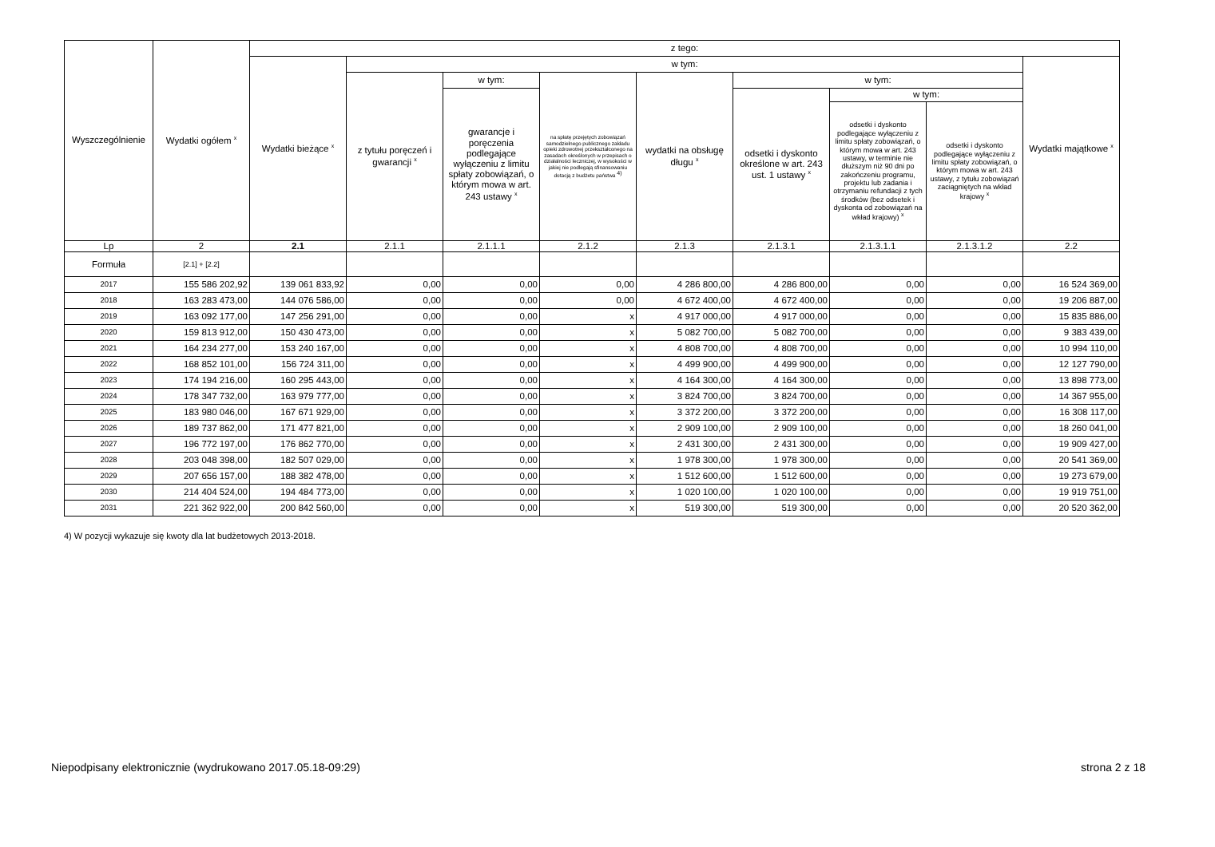| Wyszczególnienie | Wydatki ogółem <sup>x</sup> | z tego: | | | | | | | | |
| --- | --- | --- | --- | --- | --- | --- | --- | --- | --- | --- |
| | | Wydatki bieżące <sup>x</sup> | w tym: | | | | | | | Wydatki majątkowe <sup>x</sup> |
| | | | z tytułu poręczeń i gwarancji <sup>x</sup> | w tym: | na spłatę przejętych zobowiązań samodzielnego publicznego zakładu opieki zdrowotnej przekształconego na zasadach określonych w przepisach o działalności leczniczej, w wysokości w jakiej nie podlegają sfinansowaniu dotacją z budżetu państwa <sup>4)</sup> | wydatki na obsługę długu <sup>x</sup> | w tym: | | | |
| | | | | gwarancje i poręczenia podlegające wyłączeniu z limitu spłaty zobowiązań, o którym mowa w art. 243 ustawy <sup>x</sup> | | | odsetki i dyskonto określone w art. 243 ust. 1 ustawy <sup>x</sup> | w tym: | | |
| | | | | | | | | odsetki i dyskonto podlegające wyłączeniu z limitu spłaty zobowiązań, o którym mowa w art. 243 ustawy, w terminie nie dłuższym niż 90 dni po zakończeniu programu, projektu lub zadania i otrzymaniu refundacji z tych środków (bez odsetek i dyskonta od zobowiązań na wkład krajowy) <sup>x</sup> | odsetki i dyskonto podlegające wyłączeniu z limitu spłaty zobowiązań, o którym mowa w art. 243 ustawy, z tytułu zobowiązań zaciągniętych na wkład krajowy <sup>x</sup> | |
| Lp | 2 | 2.1 | 2.1.1 | 2.1.1.1 | 2.1.2 | 2.1.3 | 2.1.3.1 | 2.1.3.1.1 | 2.1.3.1.2 | 2.2 |
| Formuła | [2.1] + [2.2] | | | | | | | | | |
| 2017 | 155 586 202,92 | 139 061 833,92 | 0,00 | 0,00 | 0,00 | 4 286 800,00 | 4 286 800,00 | 0,00 | 0,00 | 16 524 369,00 |
| 2018 | 163 283 473,00 | 144 076 586,00 | 0,00 | 0,00 | 0,00 | 4 672 400,00 | 4 672 400,00 | 0,00 | 0,00 | 19 206 887,00 |
| 2019 | 163 092 177,00 | 147 256 291,00 | 0,00 | 0,00 | x | 4 917 000,00 | 4 917 000,00 | 0,00 | 0,00 | 15 835 886,00 |
| 2020 | 159 813 912,00 | 150 430 473,00 | 0,00 | 0,00 | x | 5 082 700,00 | 5 082 700,00 | 0,00 | 0,00 | 9 383 439,00 |
| 2021 | 164 234 277,00 | 153 240 167,00 | 0,00 | 0,00 | x | 4 808 700,00 | 4 808 700,00 | 0,00 | 0,00 | 10 994 110,00 |
| 2022 | 168 852 101,00 | 156 724 311,00 | 0,00 | 0,00 | x | 4 499 900,00 | 4 499 900,00 | 0,00 | 0,00 | 12 127 790,00 |
| 2023 | 174 194 216,00 | 160 295 443,00 | 0,00 | 0,00 | x | 4 164 300,00 | 4 164 300,00 | 0,00 | 0,00 | 13 898 773,00 |
| 2024 | 178 347 732,00 | 163 979 777,00 | 0,00 | 0,00 | x | 3 824 700,00 | 3 824 700,00 | 0,00 | 0,00 | 14 367 955,00 |
| 2025 | 183 980 046,00 | 167 671 929,00 | 0,00 | 0,00 | x | 3 372 200,00 | 3 372 200,00 | 0,00 | 0,00 | 16 308 117,00 |
| 2026 | 189 737 862,00 | 171 477 821,00 | 0,00 | 0,00 | x | 2 909 100,00 | 2 909 100,00 | 0,00 | 0,00 | 18 260 041,00 |
| 2027 | 196 772 197,00 | 176 862 770,00 | 0,00 | 0,00 | x | 2 431 300,00 | 2 431 300,00 | 0,00 | 0,00 | 19 909 427,00 |
| 2028 | 203 048 398,00 | 182 507 029,00 | 0,00 | 0,00 | x | 1 978 300,00 | 1 978 300,00 | 0,00 | 0,00 | 20 541 369,00 |
| 2029 | 207 656 157,00 | 188 382 478,00 | 0,00 | 0,00 | x | 1 512 600,00 | 1 512 600,00 | 0,00 | 0,00 | 19 273 679,00 |
| 2030 | 214 404 524,00 | 194 484 773,00 | 0,00 | 0,00 | x | 1 020 100,00 | 1 020 100,00 | 0,00 | 0,00 | 19 919 751,00 |
| 2031 | 221 362 922,00 | 200 842 560,00 | 0,00 | 0,00 | x | 519 300,00 | 519 300,00 | 0,00 | 0,00 | 20 520 362,00 |
4) W pozycji wykazuje się kwoty dla lat budżetowych 2013-2018.
Niepodpisany elektronicznie (wydrukowano 2017.05.18-09:29) strona 2 z 18